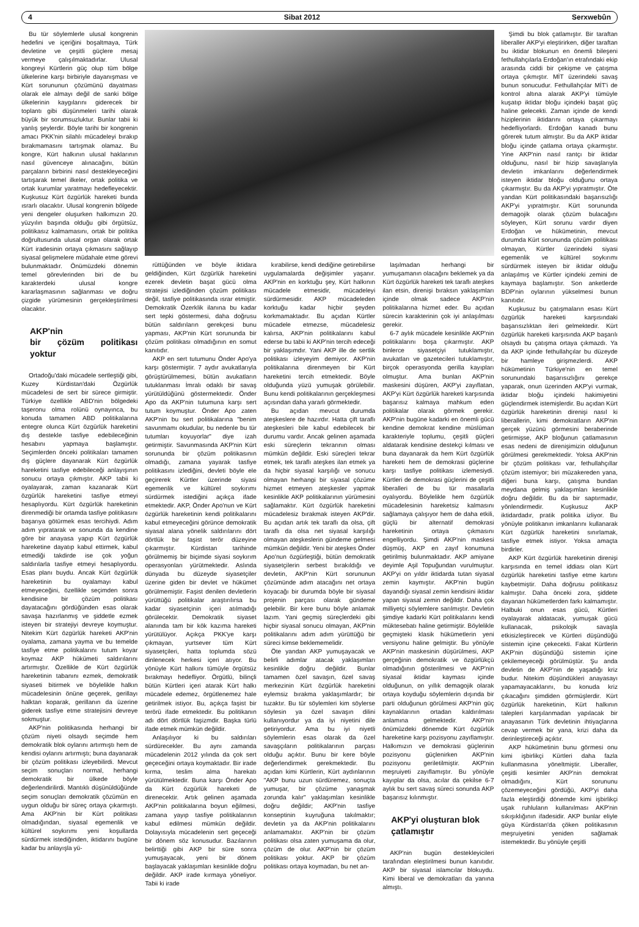4 Sibat 2012 Serxwebûn
Bu tür söylemlerle ulusal kongrenin hedefini ve içeriğini boşaltmaya, Türk devletine ve çeşitli güçlere mesaj vermeye çalışılmaktadırlar. Ulusal kongreyi Kürtlerin güç olup tüm bölge ülkelerine karşı birbiriyle dayanışması ve Kürt sorununun çözümünü dayatması olarak ele almayı değil de sanki bölge ülkelerinin kaygılarını giderecek bir toplantı gibi düşünmeleri tarihi olarak büyük bir sorumsuzluktur. Bunlar tabii ki yanlış şeylerdir. Böyle tarihi bir kongrenin amacı PKK'nin silahlı mücadeleyi bırakıp bırakmamasını tartışmak olamaz. Bu kongre, Kürt halkının ulusal haklarının nasıl güvenceye alınacağını, bütün parçaların birbirini nasıl destekleyeceğini tartışarak temel ilkeler, ortak politika ve ortak kurumlar yaratmayı hedefleyecektir. Kuşkusuz Kürt özgürlük hareketi bunda ısrarlı olacaktır. Ulusal kongrenin bölgede yeni dengeler oluşurken halkımızın 20. yüzyılın başında olduğu gibi örgütsüz, politikasız kalmamasını, ortak bir politika doğrultusunda ulusal organ olarak ortak Kürt iradesinin ortaya çıkmasını sağlayıp siyasal gelişmelere müdahale etme görevi bulunmaktadır. Önümüzdeki dönemin temel görevlerinden biri de bu karakterdeki ulusal kongre kararlaşmasının sağlanması ve doğru çizgide yürümesinin gerçekleştirilmesi olacaktır.
AKP'nin
bir çözüm politikası yoktur
Ortadoğu'daki mücadele sertleştiği gibi, Kuzey Kürdistan'daki Özgürlük mücadelesi de sert bir sürece girmiştir. Türkiye özellikle ABD'nin bölgedeki taşeronu olma rolünü oynayınca, bu konuda tamamen ABD politikalarına entegre olunca Kürt özgürlük hareketini dış destekle tasfiye edebileceğinin hesabını yapmaya başlamıştır. Seçimlerden önceki politikaları tamamen dış güçlere dayanarak Kürt özgürlük hareketini tasfiye edebileceği anlayışının sonucu ortaya çıkmıştır. AKP tabii ki oyalayarak, zaman kazanarak Kürt özgürlük hareketini tasfiye etmeyi hesaplıyordu. Kürt özgürlük hareketinin direnmediği bir ortamda tasfiye politikasını başarıya götürmek esas tercihiydi. Adım adım yıpratarak ve sonunda da kendine göre bir anayasa yapıp Kürt özgürlük hareketine dayatıp kabul ettirmek, kabul etmediği takdirde ise çok yoğun saldırılarla tasfiye etmeyi hesaplıyordu. Esas planı buydu. Ancak Kürt özgürlük hareketinin bu oyalamayı kabul etmeyeceğini, özellikle seçimden sonra kendisine bir çözüm politikası dayatacağını gördüğünden esas olarak savaşa hazırlanmış ve şiddetle ezmek isteyen bir stratejiyi devreye koymuştur. Nitekim Kürt özgürlük hareketi AKP'nin oyalama, zamana yayma ve bu temelde tasfiye etme politikalarını tutum koyar koymaz AKP hükümeti saldırılarını artırmıştır. Özellikle de Kürt özgürlük hareketinin tabanını ezmek, demokratik siyaseti bitirmek ve böylelikle halkın mücadelesinin önüne geçerek, gerillayı halktan koparak, gerillanın da üzerine giderek tasfiye etme stratejisini devreye sokmuştur.
AKP'nin politikasında herhangi bir çözüm niyeti olsaydı seçimde hem demokratik blok oylarını artırmıştı hem de kendisi oylarını artırmıştı; buna dayanarak bir çözüm politikası izleyebilirdi. Mevcut seçim sonuçları normal, herhangi demokratik bir ülkede böyle değerlendirilirdi. Mantıklı düşünüldüğünde seçim sonuçları demokratik çözümün en uygun olduğu bir süreç ortaya çıkarmıştı. Ama AKP'nin bir Kürt politikası olmadığından, siyasal egemenlik ve kültürel soykırımı yeni koşullarda sürdürmek istediğinden, iktidarını bugüne kadar bu anlayışla yü-
rüttüğünden ve böyle iktidara geldiğinden, Kürt özgürlük hareketini ezerek devletin başat gücü olma stratejisi izlediğinden çözüm politikası değil, tasfiye politikasında ısrar etmiştir. Demokratik Özerklik ilanına bu kadar sert tepki göstermesi, daha doğrusu bütün saldırıların gerekçesi bunu yapması, AKP'nin Kürt sorununda bir çözüm politikası olmadığının en somut kanıtıdır.
AKP en sert tutumunu Önder Apo'ya karşı göstermiştir. 7 aydır avukatlarıyla görüştürülmemesi, bütün avukatların tutuklanması İmralı odaklı bir savaş yürütüldüğünü göstermektedir. Önder Apo da AKP'nin tutumuna karşı sert tutum koymuştur. Önder Apo zaten AKP'nin bu sert politikalarına "benim savunmamı okudular, bu nedenle bu tür tutumları koyuyorlar" diye izah getirmiştir. Savunmasında AKP'nin Kürt sorununda bir çözüm politikasının olmadığı, zamana yayarak tasfiye politikasını izlediğini, devleti böyle ele geçirerek Kürtler üzerinde siyasi egemenlik ve kültürel soykırımı sürdürmek istediğini açıkça ifade etmektedir. AKP, Önder Apo'nun ve Kürt özgürlük hareketinin kendi politikalarını kabul etmeyeceğini görünce demokratik siyasal alana yönelik saldırılarını dört dörtlük bir faşist terör düzeyine çıkarmıştır. Kürdistan tarihinde görülmemiş bir biçimde siyasi soykırım operasyonları yürütmektedir. Aslında dünyada bu düzeyde siyasetçiler üzerine giden bir devlet ve hükümet görülmemiştir. Faşist denilen devletlerin yürüttüğü politikalar araştırılırsa bu kadar siyasetçinin içeri atılmadığı görülecektir. Demokratik siyaset alanında tam bir kök kazıma hareketi yürütülüyor. Açıkça PKK'ye karşı çıkmayan, yurtsever tüm Kürt siyasetçileri, hatta toplumda sözü dinlenecek herkesi içeri atıyor. Bu yönüyle Kürt halkını tümüyle örgütsüz bırakmayı hedefliyor. Örgütlü, bilinçli bütün Kürtleri içeri atarak Kürt halkı mücadele edemez, örgütlenemez hale getirilmek istiyor. Bu, açıkça faşist bir terörü ifade etmektedir. Bu politikanın adı dört dörtlük faşizmdir. Başka türlü ifade etmek mümkün değildir.
Anlaşılıyor ki bu saldırıları sürdürecekler. Bu aynı zamanda mücadelenin 2012 yılında da çok sert geçeceğini ortaya koymaktadır. Bir irade kırma, teslim alma harekatı yürütülmektedir. Buna karşı Önder Apo da Kürt özgürlük hareketi de direnecektir. Artık gelinen aşamada AKP'nin politikalarına boyun eğilmesi, zamana yayıp tasfiye politikalarının kabul edilmesi mümkün değildir. Dolayısıyla mücadelenin sert geçeceği bir dönem söz konusudur. Bazılarının belirttiği gibi AKP bir süre sonra yumuşayacak, yeni bir dönem başlayacak yaklaşımları kesinlikle doğru değildir. AKP irade kırmaya yöneliyor. Tabii ki irade
kırabilirse, kendi dediğine getirebilirse uygulamalarda değişimler yaşanır. AKP'nin en korktuğu şey, Kürt halkının mücadele etmesidir, mücadeleyi sürdürmesidir. AKP mücadeleden korktuğu kadar hiçbir şeyden korkmamaktadır. Bu açıdan Kürtler mücadele etmezse, mücadelesiz kalırsa, AKP'nin politikalarını kabul ederse bu tabii ki AKP'nin tercih edeceği bir yaklaşımdır. Yani AKP ille de sertlik politikası izleyeyim demiyor. AKP'nin politikalarına direnmeyen bir Kürt hareketini tercih etmektedir. Böyle olduğunda yüzü yumuşak görülebilir. Bunu kendi politikalarının gerçekleşmesi açısından daha yararlı görmektedir.
Bu açıdan mevcut durumda ateşkeslere de hazırdır. Hatta çift taraflı ateşkesleri bile kabul edebilecek bir durumu vardır. Ancak gelinen aşamada eski süreçlerin tekrarının olması mümkün değildir. Eski süreçleri tekrar etmek, tek taraflı ateşkes ilan etmek ya da hiçbir siyasal karşılığı ve sonucu olmayan herhangi bir siyasal çözüme hizmet etmeyen ateşkesler yapmak kesinlikle AKP politikalarının yürümesini sağlamaktır. Kürt özgürlük hareketini mücadelesiz bırakmak isteyen AKP'dir. Bu açıdan artık tek taraflı da olsa, çift taraflı da olsa net siyasal karşılığı olmayan ateşkeslerin gündeme gelmesi mümkün değildir. Yeni bir ateşkes Önder Apo'nun özgürleştiği, bütün demokratik siyasetçilerin serbest bırakıldığı ve devletin, AKP'nin Kürt sorununun çözümünde adım atacağını net ortaya koyacağı bir durumda böyle bir siyasal projenin parçası olarak gündeme gelebilir. Bir kere bunu böyle anlamak lazım. Yani geçmiş süreçlerdeki gibi hiçbir siyasal sonucu olmayan, AKP'nin politikalarını adım adım yürüttüğü bir süreci kimse beklememelidir.
Öte yandan AKP yumuşayacak ve belirli adımlar atacak yaklaşımları kesinlikle doğru değildir. Bunlar tamamen özel savaşın, özel savaş merkezinin Kürt özgürlük hareketini eylemsiz bırakma yaklaşımlardır; bir tuzaktır. Bu tür söylemleri kim söylerse söylesin ya özel savaşın dilini kullanıyordur ya da iyi niyetini dile getiriyordur. Ama bu iyi niyetli söylemlerin esas olarak da özel savaşçıların politikalarının parçası olduğu açıktır. Bunu bir kere böyle değerlendirmek gerekmektedir. Bu açıdan kimi Kürtlerin, Kürt aydınlarının "AKP bunu uzun sürdüremez, sonuçta yumuşar, bir çözüme yanaşmak zorunda kalır" yaklaşımları kesinlikle doğru değildir; AKP'nin tasfiye konseptinin kuyruğuna takılmaktır; devletin ya da AKP'nin politikalarını anlamamaktır. AKP'nin bir çözüm politikası olsa zaten yumuşama da olur, çözüm de olur. AKP'nin bir çözüm politikası yoktur. AKP bir çözüm politikası ortaya koymadan, bu net an-
laşılmadan herhangi bir yumuşamanın olacağını beklemek ya da Kürt özgürlük hareketi tek taraflı ateşkes ilan etsin, direnişi bıraksın yaklaşımları içinde olmak sadece AKP'nin politikalarına hizmet eder. Bu açıdan sürecin karakterinin çok iyi anlaşılması gerekir.
6-7 aylık mücadele kesinlikle AKP'nin politikalarını boşa çıkarmıştır. AKP binlerce siyasetçiyi tutuklamıştır, avukatları ve gazetecileri tutuklamıştır, birçok operasyonda gerilla kayıpları olmuştur. Ama bunları AKP'nin maskesini düşüren, AKP'yi zayıflatan, AKP'yi Kürt özgürlük hareketi karşısında başarısız kalmaya mahkum eden politikalar olarak görmek gerekir. AKP'nin bugüne kadarki en önemli gücü kendine demokrat kendine müslüman karakteriyle toplumu, çeşitli güçleri aldatarak kendisine destekçi kılması ve buna dayanarak da hem Kürt özgürlük hareketi hem de demokrasi güçlerine karşı tasfiye politikası izlemesiydi. Kürtleri de demokrasi güçlerini de çeşitli liberalleri de bu tür masallarla oyalıyordu. Böylelikle hem özgürlük mücadelesinin hareketsiz kalmasını sağlamaya çalışıyor hem de daha etkili, güçlü bir alternatif demokrasi hareketinin ortaya çıkmasını engelliyordu. Şimdi AKP'nin maskesi düşmüş, AKP en zayıf konumuna getirilmiş bulunmaktadır. AKP amiyane deyimle Aşil Topuğundan vurulmuştur. AKP'yi on yıldır iktidarda tutan siyasal zemin kaymıştır. AKP'nin bugün dayandığı siyasal zemin kendisini iktidar yapan siyasal zemin değildir. Daha çok milliyetçi söylemlere sarılmıştır. Devletin şimdiye kadarki Kürt politikalarını kendi müktesebatı haline getirmiştir. Böylelikle geçmişteki klasik hükümetlerin yeni versiyonu haline gelmiştir. Bu yönüyle AKP'nin maskesinin düşürülmesi, AKP gerçeğinin demokratik ve özgürlükçü olmadığının gösterilmesi ve AKP'nin siyasal iktidar kayması içinde olduğunun, on yıllık demagojik olarak ortaya koyduğu söylemlerin dışında bir parti olduğunun görülmesi AKP'nin güç kaynaklarının ortadan kaldırılması anlamına gelmektedir. AKP'nin önümüzdeki dönemde Kürt özgürlük hareketine karşı pozisyonu zayıflamıştır. Halkımızın ve demokrasi güçlerinin pozisyonu güçlenirken AKP'nin pozisyonu geriletilmiştir. AKP'nin meşruiyeti zayıflamıştır. Bu yönüyle kayıplar da olsa, acılar da çekilse 6-7 aylık bu sert savaş süreci sonunda AKP başarısız kılınmıştır.
AKP'yi oluşturan blok
çatlamıştır
AKP'nin bugün destekleyicileri tarafından eleştirilmesi bunun kanıtıdır. AKP bir siyasal islamcılar blokuydu. Kimi liberal ve demokratları da yanına almıştı.
Şimdi bu blok çatlamıştır. Bir taraftan liberaller AKP'yi eleştirirken, diğer taraftan bu iktidar blokunun en önemli bileşeni fethullahçılarla Erdoğan'ın etrafındaki ekip arasında ciddi bir çekişme ve çatışma ortaya çıkmıştır. MİT üzerindeki savaş bunun sonucudur. Fethullahçılar MİT'i de kontrol altına alarak AKP'yi tümüyle kuşatıp iktidar bloğu içindeki başat güç haline gelecekti. Zaman içinde de kendi hiziplerinin iktidarını ortaya çıkarmayı hedefliyorlardı. Erdoğan kanadı bunu görerek tutum almıştır. Bu da AKP iktidar bloğu içinde çatlama ortaya çıkarmıştır. Yine AKP'nin nasıl rantçı bir iktidar olduğunu, nasıl bir hizip savaşlarıyla devletin imkanlarını değerlendirmek isteyen iktidar bloğu olduğunu ortaya çıkarmıştır. Bu da AKP'yi yıpratmıştır. Öte yandan Kürt politikasındaki başarısızlığı AKP'yi yıpratmıştır. Kürt sorununda demagojik olarak çözüm bulacağını söyleyen, Kürt sorunu vardır diyen Erdoğan ve hükümetinin, mevcut durumda Kürt sorununda çözüm politikası olmayan, Kürtler üzerindeki siyasi egemenlik ve kültürel soykırımı sürdürmek isteyen bir iktidar olduğu anlaşılmış ve Kürtler içindeki zemini de kaymaya başlamıştır. Son anketlerde BDP'nin oylarının yükselmesi bunun kanıtıdır.
Kuşkusuz bu çatışmaların esası Kürt özgürlük hareketi karşısındaki başarısızlıktan ileri gelmektedir. Kürt özgürlük hareketi karşısında AKP başarılı olsaydı bu çatışma ortaya çıkmazdı. Ya da AKP içinde fethullahçılar bu düzeyde bir hamleye girişmezlerdi. AKP hükümetinin Türkiye'nin en temel sorunundaki başarısızlığını gerekçe yaparak, onun üzerinden AKP'yi vurmak, iktidar bloğu içindeki hakimiyetini güçlendirmek istemişlerdir. Bu açıdan Kürt özgürlük hareketinin direnişi nasıl ki liberallerin, kimi demokratların AKP'nin gerçek yüzünü görmesini beraberinde getirmişse, AKP bloğunun çatlamasının esas nedeni de direnişimizin olduğunun görülmesi gerekmektedir. Yoksa AKP'nin bir çözüm politikası var, fethullahçıllar çözüm istemiyor; biri müzakereden yana, diğeri buna karşı, çatışma bundan meydana gelmiş yaklaşımları kesinlikle doğru değildir. Bu da bir saptırmadır, yönlendirmedir. Kuşkusuz AKP iktidardadır, pratik politika izliyor. Bu yönüyle politikanın imkanlarını kullanarak Kürt özgürlük hareketini sınırlamak, tasfiye etmek istiyor. Yoksa amaçta birdirler.
AKP Kürt özgürlük hareketinin direnişi karşısında en temel iddiası olan Kürt özgürlük hareketini tasfiye etme kartını kaybetmiştir. Daha doğrusu politikasız kalmıştır. Daha önceki zora, şiddete dayanan hükümetlerden farkı kalmamıştır. Halbuki onun esas gücü, Kürtleri oyalayarak aldatacak, yumuşak gücü kullanacak, psikolojik savaşla etkisizleştirecek ve Kürtleri düşündüğü sistemin içine çekecekti. Fakat Kürtlerin AKP'nin düşündüğü sistemin içine çekilemeyeceği görülmüştür. Şu anda devletin de AKP'nin de yaşadığı kriz budur. Nitekim düşündükleri anayasayı yapamayacaklarını, bu konuda kriz çıkacağını şimdiden görmüşlerdir. Kürt özgürlük hareketinin, Kürt halkının talepleri karşılanmadan yapılacak bir anayasanın Türk devletinin ihtiyaçlarına cevap vermek bir yana, krizi daha da derinleştireceği açıktır.
AKP hükümetinin bunu görmesi onu kimi işbirlikçi Kürtleri daha fazla kullanmasına yöneltmiştir. Liberaller, çeşitli kesimler AKP'nin demokrat olmadığını, Kürt sorununu çözemeyeceğini gördüğü, AKP'yi daha fazla eleştirdiği dönemde kimi işbirlikçi uşak ruhluların kullanılması AKP'nin sıkışıklığının ifadesidir. AKP bunlar eliyle güya Kürdistan'da çöken politikasının meşruiyetini yeniden sağlamak istemektedir. Bu yönüyle çeşitli